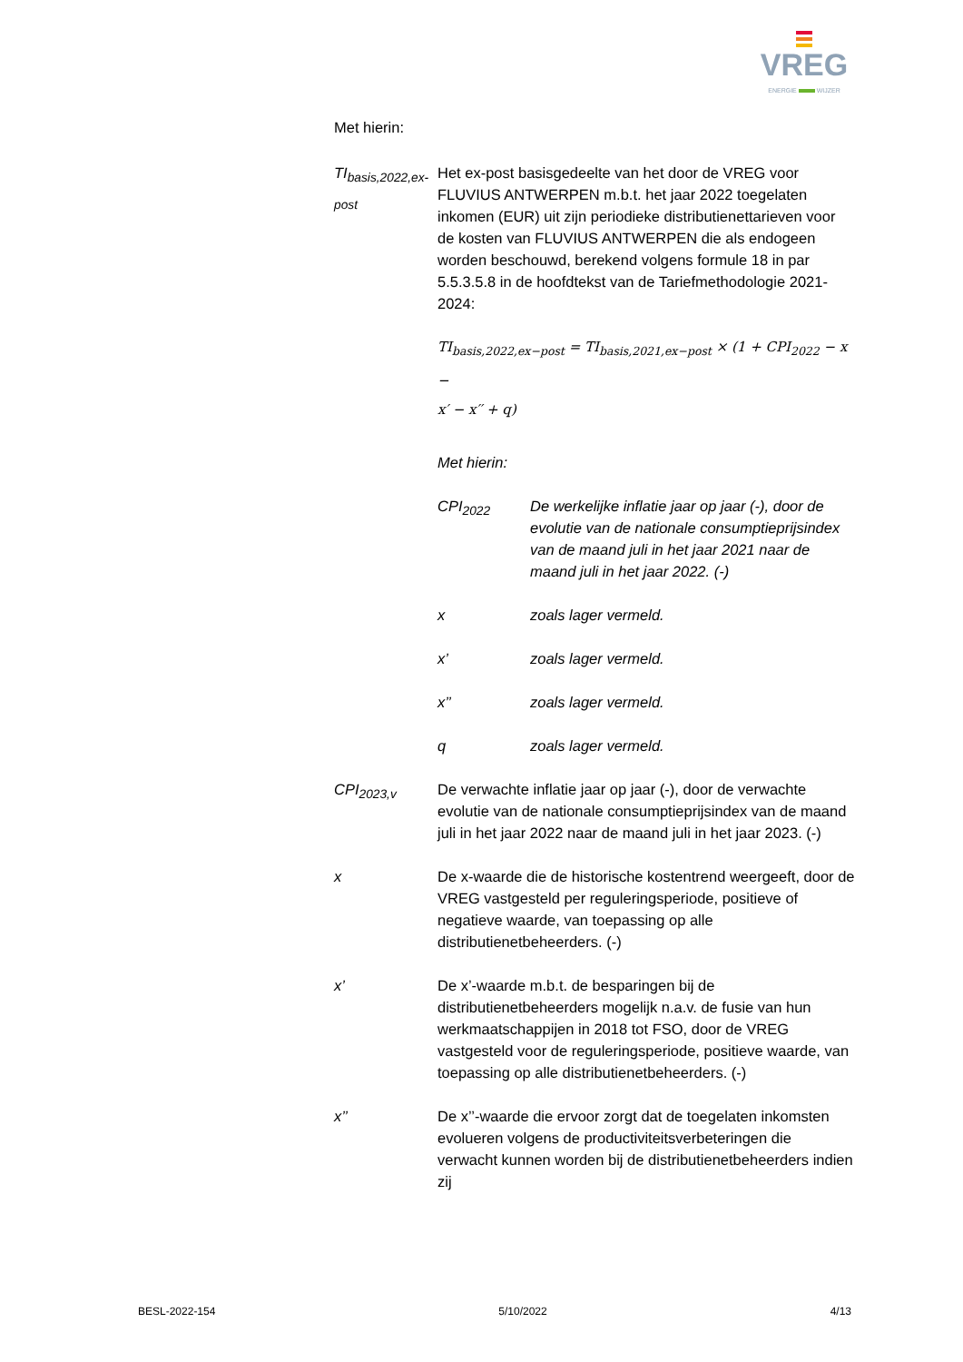VREG
ENERGIE WIJZER
Met hierin:
TI<sub>basis,2022,ex-post</sub>
Het ex-post basisgedeelte van het door de VREG voor FLUVIUS ANTWERPEN m.b.t. het jaar 2022 toegelaten inkomen (EUR) uit zijn periodieke distributienettarieven voor de kosten van FLUVIUS ANTWERPEN die als endogeen worden beschouwd, berekend volgens formule 18 in par 5.5.3.5.8 in de hoofdtekst van de Tariefmethodologie 2021-2024:
TI<sub>basis,2022,ex−post</sub> = TI<sub>basis,2021,ex−post</sub> × (1 + CPI<sub>2022</sub> − x −
x′ − x′′ + q)
Met hierin:
CPI<sub>2022</sub> De werkelijke inflatie jaar op jaar (-), door de evolutie van de nationale consumptieprijsindex van de maand juli in het jaar 2021 naar de maand juli in het jaar 2022. (-)
x zoals lager vermeld.
x’ zoals lager vermeld.
x’’ zoals lager vermeld.
q zoals lager vermeld.
CPI<sub>2023,v</sub> De verwachte inflatie jaar op jaar (-), door de verwachte evolutie van de nationale consumptieprijsindex van de maand juli in het jaar 2022 naar de maand juli in het jaar 2023. (-)
x De x-waarde die de historische kostentrend weergeeft, door de VREG vastgesteld per reguleringsperiode, positieve of negatieve waarde, van toepassing op alle distributienetbeheerders. (-)
x’ De x’-waarde m.b.t. de besparingen bij de distributienetbeheerders mogelijk n.a.v. de fusie van hun werkmaatschappijen in 2018 tot FSO, door de VREG vastgesteld voor de reguleringsperiode, positieve waarde, van toepassing op alle distributienetbeheerders. (-)
x’’ De x’’-waarde die ervoor zorgt dat de toegelaten inkomsten evolueren volgens de productiviteitsverbeteringen die verwacht kunnen worden bij de distributienetbeheerders indien zij
BESL-2022-154 5/10/2022 4/13